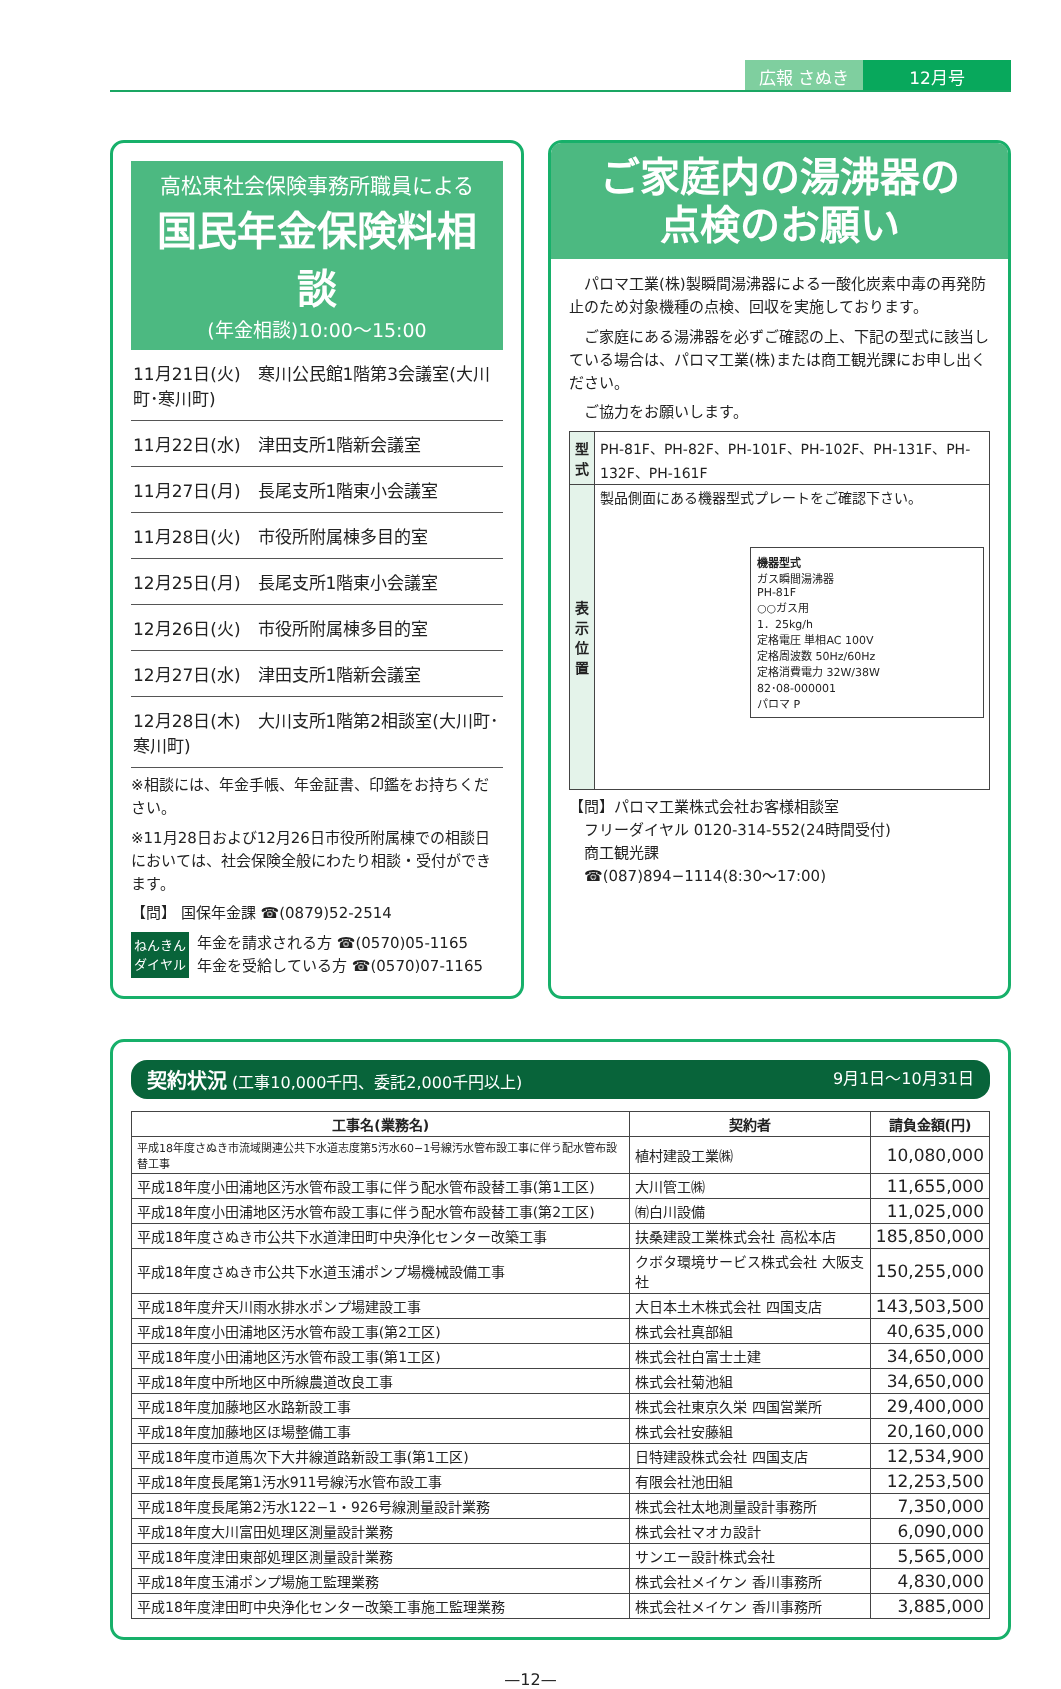広報 さぬき 12月号
高松東社会保険事務所職員による
国民年金保険料相談
(年金相談)10:00～15:00
11月21日(火)　寒川公民館1階第3会議室(大川町･寒川町)
11月22日(水)　津田支所1階新会議室
11月27日(月)　長尾支所1階東小会議室
11月28日(火)　市役所附属棟多目的室
12月25日(月)　長尾支所1階東小会議室
12月26日(火)　市役所附属棟多目的室
12月27日(水)　津田支所1階新会議室
12月28日(木)　大川支所1階第2相談室(大川町･寒川町)
※相談には、年金手帳、年金証書、印鑑をお持ちください。
※11月28日および12月26日市役所附属棟での相談日においては、社会保険全般にわたり相談・受付ができます。
【問】 国保年金課 ☎(0879)52-2514
ねんきん
ダイヤル
年金を請求される方 ☎(0570)05-1165
年金を受給している方 ☎(0570)07-1165
ご家庭内の湯沸器の
点検のお願い
　パロマ工業(株)製瞬間湯沸器による一酸化炭素中毒の再発防止のため対象機種の点検、回収を実施しております。
　ご家庭にある湯沸器を必ずご確認の上、下記の型式に該当している場合は、パロマ工業(株)または商工観光課にお申し出ください。
　ご協力をお願いします。
| 型式 | PH-81F、PH-82F、PH-101F、PH-102F、PH-131F、PH-132F、PH-161F |
| 表示位置 | 製品側面にある機器型式プレートをご確認下さい。 機器型式 ガス瞬間湯沸器 PH-81F ○○ガス用 1．25kg/h 定格電圧 単相AC 100V 定格周波数 50Hz/60Hz 定格消費電力 32W/38W 82･08-000001 パロマ P |
【問】パロマ工業株式会社お客様相談室
　フリーダイヤル 0120-314-552(24時間受付)
　商工観光課
　☎(087)894−1114(8:30～17:00)
契約状況 (工事10,000千円、委託2,000千円以上) 9月1日～10月31日
| 工事名(業務名) | 契約者 | 請負金額(円) |
| --- | --- | --- |
| 平成18年度さぬき市流域関連公共下水道志度第5汚水60−1号線汚水管布設工事に伴う配水管布設替工事 | 植村建設工業㈱ | 10,080,000 |
| 平成18年度小田浦地区汚水管布設工事に伴う配水管布設替工事(第1工区) | 大川管工㈱ | 11,655,000 |
| 平成18年度小田浦地区汚水管布設工事に伴う配水管布設替工事(第2工区) | ㈲白川設備 | 11,025,000 |
| 平成18年度さぬき市公共下水道津田町中央浄化センター改築工事 | 扶桑建設工業株式会社 高松本店 | 185,850,000 |
| 平成18年度さぬき市公共下水道玉浦ポンプ場機械設備工事 | クボタ環境サービス株式会社 大阪支社 | 150,255,000 |
| 平成18年度弁天川雨水排水ポンプ場建設工事 | 大日本土木株式会社 四国支店 | 143,503,500 |
| 平成18年度小田浦地区汚水管布設工事(第2工区) | 株式会社真部組 | 40,635,000 |
| 平成18年度小田浦地区汚水管布設工事(第1工区) | 株式会社白富士土建 | 34,650,000 |
| 平成18年度中所地区中所線農道改良工事 | 株式会社菊池組 | 34,650,000 |
| 平成18年度加藤地区水路新設工事 | 株式会社東京久栄 四国営業所 | 29,400,000 |
| 平成18年度加藤地区ほ場整備工事 | 株式会社安藤組 | 20,160,000 |
| 平成18年度市道馬次下大井線道路新設工事(第1工区) | 日特建設株式会社 四国支店 | 12,534,900 |
| 平成18年度長尾第1汚水911号線汚水管布設工事 | 有限会社池田組 | 12,253,500 |
| 平成18年度長尾第2汚水122−1・926号線測量設計業務 | 株式会社太地測量設計事務所 | 7,350,000 |
| 平成18年度大川富田処理区測量設計業務 | 株式会社マオカ設計 | 6,090,000 |
| 平成18年度津田東部処理区測量設計業務 | サンエー設計株式会社 | 5,565,000 |
| 平成18年度玉浦ポンプ場施工監理業務 | 株式会社メイケン 香川事務所 | 4,830,000 |
| 平成18年度津田町中央浄化センター改築工事施工監理業務 | 株式会社メイケン 香川事務所 | 3,885,000 |
—12—